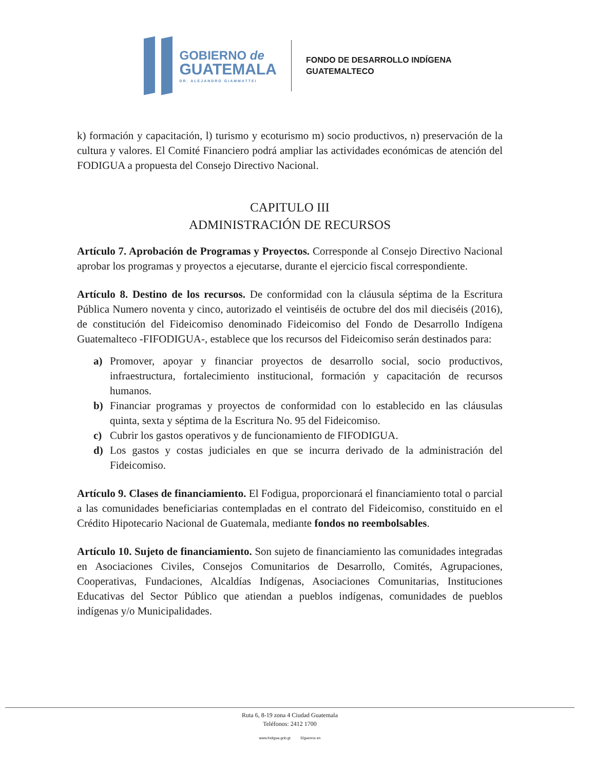GOBIERNO de
GUATEMALA
DR. ALEJANDRO GIAMMATTEI
FONDO DE DESARROLLO INDÍGENA
GUATEMALTECO
k) formación y capacitación, l) turismo y ecoturismo m) socio productivos, n) preservación de la cultura y valores. El Comité Financiero podrá ampliar las actividades económicas de atención del FODIGUA a propuesta del Consejo Directivo Nacional.
CAPITULO III
ADMINISTRACIÓN DE RECURSOS
Artículo 7. Aprobación de Programas y Proyectos. Corresponde al Consejo Directivo Nacional aprobar los programas y proyectos a ejecutarse, durante el ejercicio fiscal correspondiente.
Artículo 8. Destino de los recursos. De conformidad con la cláusula séptima de la Escritura Pública Numero noventa y cinco, autorizado el veintiséis de octubre del dos mil dieciséis (2016), de constitución del Fideicomiso denominado Fideicomiso del Fondo de Desarrollo Indígena Guatemalteco -FIFODIGUA-, establece que los recursos del Fideicomiso serán destinados para:
a) Promover, apoyar y financiar proyectos de desarrollo social, socio productivos, infraestructura, fortalecimiento institucional, formación y capacitación de recursos humanos.
b) Financiar programas y proyectos de conformidad con lo establecido en las cláusulas quinta, sexta y séptima de la Escritura No. 95 del Fideicomiso.
c) Cubrir los gastos operativos y de funcionamiento de FIFODIGUA.
d) Los gastos y costas judiciales en que se incurra derivado de la administración del Fideicomiso.
Artículo 9. Clases de financiamiento. El Fodigua, proporcionará el financiamiento total o parcial a las comunidades beneficiarias contempladas en el contrato del Fideicomiso, constituido en el Crédito Hipotecario Nacional de Guatemala, mediante fondos no reembolsables.
Artículo 10. Sujeto de financiamiento. Son sujeto de financiamiento las comunidades integradas en Asociaciones Civiles, Consejos Comunitarios de Desarrollo, Comités, Agrupaciones, Cooperativas, Fundaciones, Alcaldías Indígenas, Asociaciones Comunitarias, Instituciones Educativas del Sector Público que atiendan a pueblos indígenas, comunidades de pueblos indígenas y/o Municipalidades.
Ruta 6, 8-19 zona 4 Ciudad Guatemala
Teléfonos: 2412 1700
www.fodigua.gob.gt Síguenos en